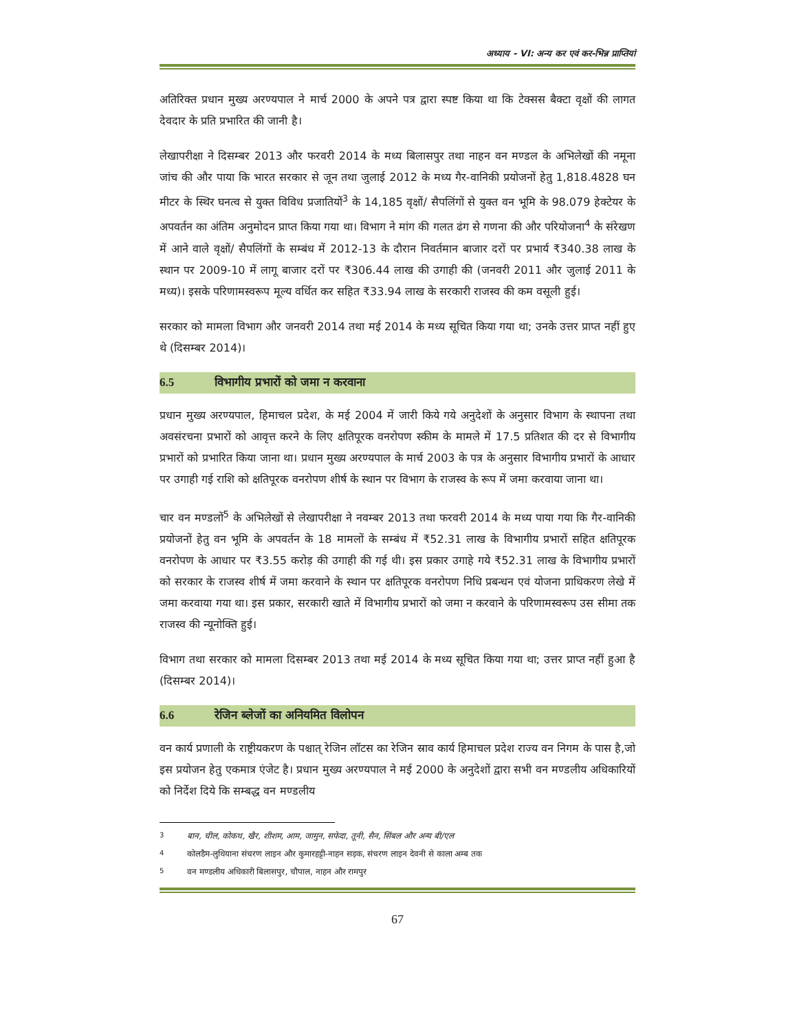अध्याय - VI: अन्य कर एवं कर-भिन्न प्राप्तियां
अतिरिक्त प्रधान मुख्य अरण्यपाल ने मार्च 2000 के अपने पत्र द्वारा स्पष्ट किया था कि टेक्सस बैक्टा वृक्षों की लागत देवदार के प्रति प्रभारित की जानी है।
लेखापरीक्षा ने दिसम्बर 2013 और फरवरी 2014 के मध्य बिलासपुर तथा नाहन वन मण्डल के अभिलेखों की नमूना जांच की और पाया कि भारत सरकार से जून तथा जुलाई 2012 के मध्य गैर-वानिकी प्रयोजनों हेतु 1,818.4828 घन मीटर के स्थिर घनत्व से युक्त विविध प्रजातियों<sup>3</sup> के 14,185 वृक्षों/ सैपलिंगों से युक्त वन भूमि के 98.079 हेक्टेयर के अपवर्तन का अंतिम अनुमोदन प्राप्त किया गया था। विभाग ने मांग की गलत ढंग से गणना की और परियोजना<sup>4</sup> के संरेखण में आने वाले वृक्षों/ सैपलिंगों के सम्बंध में 2012-13 के दौरान निवर्तमान बाजार दरों पर प्रभार्य ₹340.38 लाख के स्थान पर 2009-10 में लागू बाजार दरों पर ₹306.44 लाख की उगाही की (जनवरी 2011 और जुलाई 2011 के मध्य)। इसके परिणामस्वरूप मूल्य वर्धित कर सहित ₹33.94 लाख के सरकारी राजस्व की कम वसूली हुई।
सरकार को मामला विभाग और जनवरी 2014 तथा मई 2014 के मध्य सूचित किया गया था; उनके उत्तर प्राप्त नहीं हुए थे (दिसम्बर 2014)।
6.5 विभागीय प्रभारों को जमा न करवाना
प्रधान मुख्य अरण्यपाल, हिमाचल प्रदेश, के मई 2004 में जारी किये गये अनुदेशों के अनुसार विभाग के स्थापना तथा अवसंरचना प्रभारों को आवृत्त करने के लिए क्षतिपूरक वनरोपण स्कीम के मामले में 17.5 प्रतिशत की दर से विभागीय प्रभारों को प्रभारित किया जाना था। प्रधान मुख्य अरण्यपाल के मार्च 2003 के पत्र के अनुसार विभागीय प्रभारों के आधार पर उगाही गई राशि को क्षतिपूरक वनरोपण शीर्ष के स्थान पर विभाग के राजस्व के रूप में जमा करवाया जाना था।
चार वन मण्डलों<sup>5</sup> के अभिलेखों से लेखापरीक्षा ने नवम्बर 2013 तथा फरवरी 2014 के मध्य पाया गया कि गैर-वानिकी प्रयोजनों हेतु वन भूमि के अपवर्तन के 18 मामलों के सम्बंध में ₹52.31 लाख के विभागीय प्रभारों सहित क्षतिपूरक वनरोपण के आधार पर ₹3.55 करोड़ की उगाही की गई थी। इस प्रकार उगाहे गये ₹52.31 लाख के विभागीय प्रभारों को सरकार के राजस्व शीर्ष में जमा करवाने के स्थान पर क्षतिपूरक वनरोपण निधि प्रबन्धन एवं योजना प्राधिकरण लेखे में जमा करवाया गया था। इस प्रकार, सरकारी खाते में विभागीय प्रभारों को जमा न करवाने के परिणामस्वरूप उस सीमा तक राजस्व की न्यूनोक्ति हुई।
विभाग तथा सरकार को मामला दिसम्बर 2013 तथा मई 2014 के मध्य सूचित किया गया था; उत्तर प्राप्त नहीं हुआ है (दिसम्बर 2014)।
6.6 रेजिन ब्लेजों का अनियमित विलोपन
वन कार्य प्रणाली के राष्ट्रीयकरण के पश्चात् रेजिन लॉटस का रेजिन स्राव कार्य हिमाचल प्रदेश राज्य वन निगम के पास है,जो इस प्रयोजन हेतु एकमात्र एंजेट है। प्रधान मुख्य अरण्यपाल ने मई 2000 के अनुदेशों द्वारा सभी वन मण्डलीय अधिकारियों को निर्देश दिये कि सम्बद्ध वन मण्डलीय
<sup>3</sup> बान, चील, कोकथ, खैर, शीशम, आम, जामुन, सफेदा, तूनी, सैन, सिंबल और अन्य बी/एल
<sup>4</sup> कोलडैम-लुधियाना संचरण लाइन और कुमारहट्टी-नाहन सड़क, संचरण लाइन देवनी से काला अम्ब तक
<sup>5</sup> वन मण्डलीय अधिकारी बिलासपुर, चौपाल, नाहन और रामपुर
67